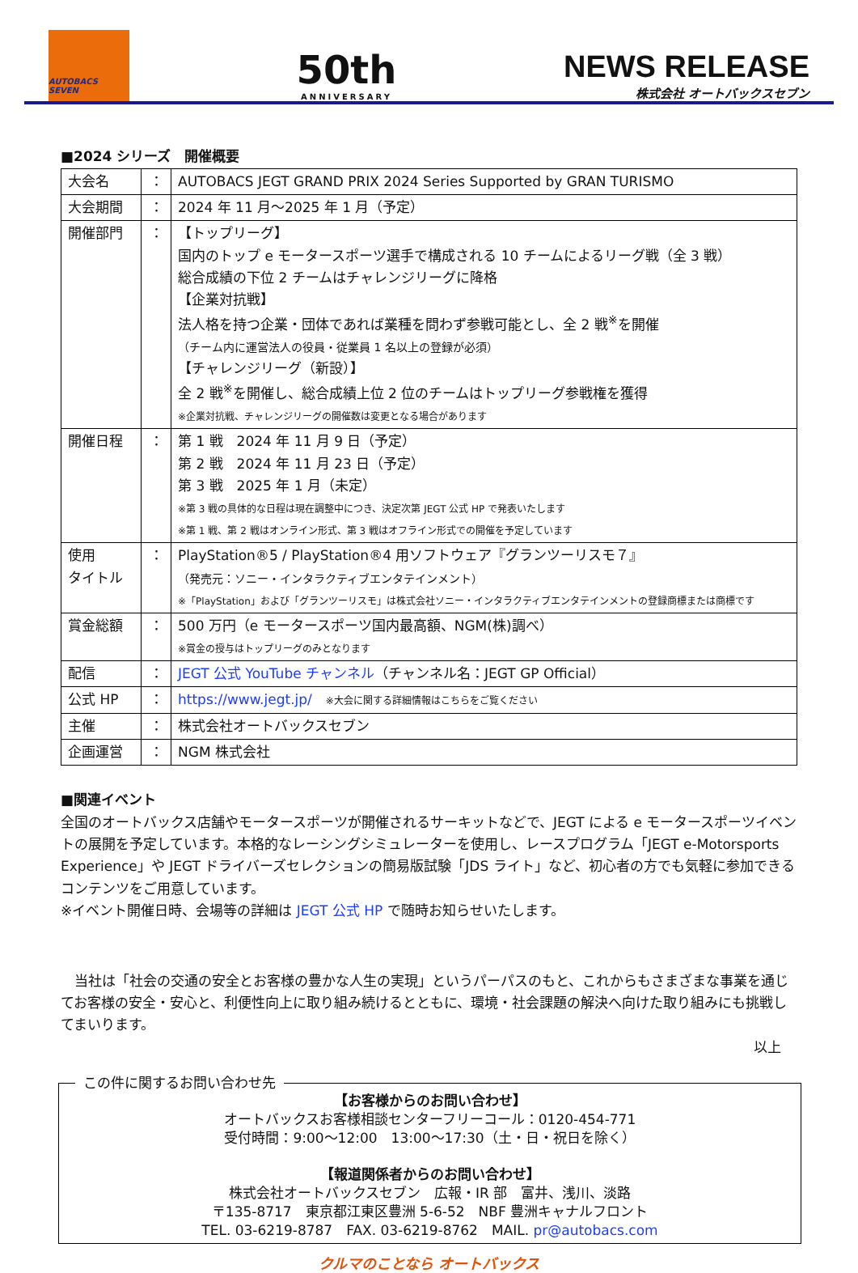AUTOBACS SEVEN
50th
ANNIVERSARY
NEWS RELEASE
株式会社 オートバックスセブン
■2024 シリーズ　開催概要
| 大会名 | ： | AUTOBACS JEGT GRAND PRIX 2024 Series Supported by GRAN TURISMO |
| 大会期間 | ： | 2024 年 11 月～2025 年 1 月（予定） |
| 開催部門 | ： | 【トップリーグ】 国内のトップ e モータースポーツ選手で構成される 10 チームによるリーグ戦（全 3 戦） 総合成績の下位 2 チームはチャレンジリーグに降格 【企業対抗戦】 法人格を持つ企業・団体であれば業種を問わず参戦可能とし、全 2 戦<sup>※</sup>を開催 （チーム内に運営法人の役員・従業員 1 名以上の登録が必須） 【チャレンジリーグ（新設）】 全 2 戦<sup>※</sup>を開催し、総合成績上位 2 位のチームはトップリーグ参戦権を獲得 ※企業対抗戦、チャレンジリーグの開催数は変更となる場合があります |
| 開催日程 | ： | 第 1 戦 2024 年 11 月 9 日（予定） 第 2 戦 2024 年 11 月 23 日（予定） 第 3 戦 2025 年 1 月（未定） ※第 3 戦の具体的な日程は現在調整中につき、決定次第 JEGT 公式 HP で発表いたします ※第 1 戦、第 2 戦はオンライン形式、第 3 戦はオフライン形式での開催を予定しています |
| 使用 タイトル | ： | PlayStation®5 / PlayStation®4 用ソフトウェア『グランツーリスモ７』 （発売元：ソニー・インタラクティブエンタテインメント） ※「PlayStation」および「グランツーリスモ」は株式会社ソニー・インタラクティブエンタテインメントの登録商標または商標です |
| 賞金総額 | ： | 500 万円（e モータースポーツ国内最高額、NGM(株)調べ） ※賞金の授与はトップリーグのみとなります |
| 配信 | ： | JEGT 公式 YouTube チャンネル （チャンネル名：JEGT GP Official） |
| 公式 HP | ： | https://www.jegt.jp/ ※大会に関する詳細情報はこちらをご覧ください |
| 主催 | ： | 株式会社オートバックスセブン |
| 企画運営 | ： | NGM 株式会社 |
■関連イベント
全国のオートバックス店舗やモータースポーツが開催されるサーキットなどで、JEGT による e モータースポーツイベントの展開を予定しています。本格的なレーシングシミュレーターを使用し、レースプログラム「JEGT e-Motorsports Experience」や JEGT ドライバーズセレクションの簡易版試験「JDS ライト」など、初心者の方でも気軽に参加できるコンテンツをご用意しています。
※イベント開催日時、会場等の詳細は JEGT 公式 HP で随時お知らせいたします。
　当社は「社会の交通の安全とお客様の豊かな人生の実現」というパーパスのもと、これからもさまざまな事業を通じてお客様の安全・安心と、利便性向上に取り組み続けるとともに、環境・社会課題の解決へ向けた取り組みにも挑戦してまいります。
以上
この件に関するお問い合わせ先
【お客様からのお問い合わせ】
オートバックスお客様相談センターフリーコール：0120-454-771
受付時間：9:00～12:00　13:00～17:30（土・日・祝日を除く）
【報道関係者からのお問い合わせ】
株式会社オートバックスセブン　広報・IR 部　富井、浅川、淡路
〒135-8717　東京都江東区豊洲 5-6-52　NBF 豊洲キャナルフロント
TEL. 03-6219-8787　FAX. 03-6219-8762　MAIL. pr@autobacs.com
クルマのことなら オートバックス